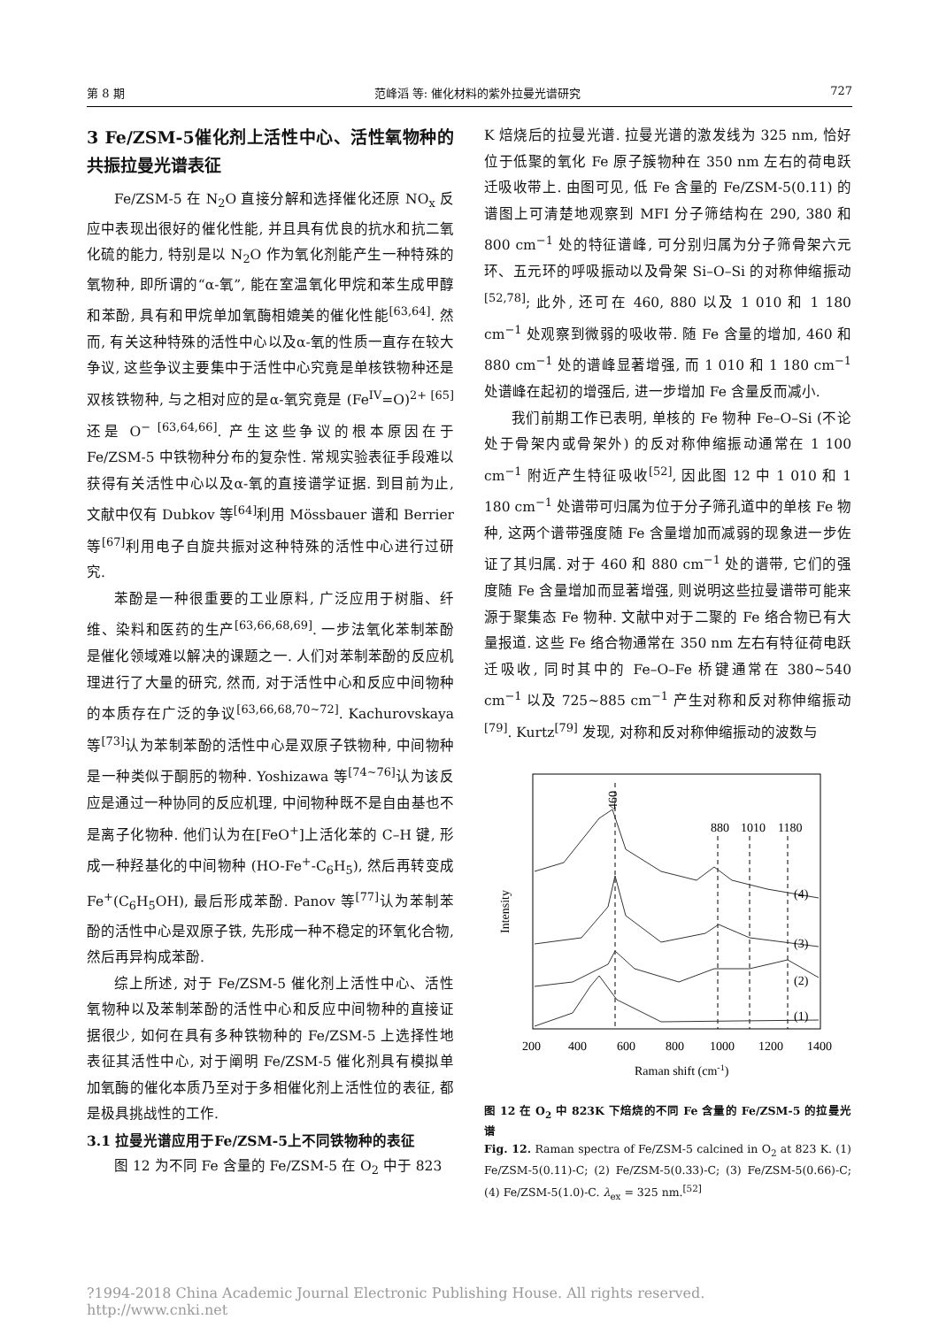第 8 期 范峰滔 等: 催化材料的紫外拉曼光谱研究 727
3 Fe/ZSM-5催化剂上活性中心、活性氧物种的共振拉曼光谱表征
Fe/ZSM-5 在 N<sub>2</sub>O 直接分解和选择催化还原 NO<sub>x</sub> 反应中表现出很好的催化性能, 并且具有优良的抗水和抗二氧化硫的能力, 特别是以 N<sub>2</sub>O 作为氧化剂能产生一种特殊的氧物种, 即所谓的“α-氧”, 能在室温氧化甲烷和苯生成甲醇和苯酚, 具有和甲烷单加氧酶相媲美的催化性能<sup>[63,64]</sup>. 然而, 有关这种特殊的活性中心以及α-氧的性质一直存在较大争议, 这些争议主要集中于活性中心究竟是单核铁物种还是双核铁物种, 与之相对应的是α-氧究竟是 (Fe<sup>IV</sup>=O)<sup>2+ [65]</sup>还是 O<sup>− [63,64,66]</sup>. 产生这些争议的根本原因在于 Fe/ZSM-5 中铁物种分布的复杂性. 常规实验表征手段难以获得有关活性中心以及α-氧的直接谱学证据. 到目前为止, 文献中仅有 Dubkov 等<sup>[64]</sup>利用 Mössbauer 谱和 Berrier 等<sup>[67]</sup>利用电子自旋共振对这种特殊的活性中心进行过研究.
苯酚是一种很重要的工业原料, 广泛应用于树脂、纤维、染料和医药的生产<sup>[63,66,68,69]</sup>. 一步法氧化苯制苯酚是催化领域难以解决的课题之一. 人们对苯制苯酚的反应机理进行了大量的研究, 然而, 对于活性中心和反应中间物种的本质存在广泛的争议<sup>[63,66,68,70~72]</sup>. Kachurovskaya 等<sup>[73]</sup>认为苯制苯酚的活性中心是双原子铁物种, 中间物种是一种类似于酮肟的物种. Yoshizawa 等<sup>[74~76]</sup>认为该反应是通过一种协同的反应机理, 中间物种既不是自由基也不是离子化物种. 他们认为在[FeO<sup>+</sup>]上活化苯的 C–H 键, 形成一种羟基化的中间物种 (HO-Fe<sup>+</sup>-C<sub>6</sub>H<sub>5</sub>), 然后再转变成 Fe<sup>+</sup>(C<sub>6</sub>H<sub>5</sub>OH), 最后形成苯酚. Panov 等<sup>[77]</sup>认为苯制苯酚的活性中心是双原子铁, 先形成一种不稳定的环氧化合物, 然后再异构成苯酚.
综上所述, 对于 Fe/ZSM-5 催化剂上活性中心、活性氧物种以及苯制苯酚的活性中心和反应中间物种的直接证据很少, 如何在具有多种铁物种的 Fe/ZSM-5 上选择性地表征其活性中心, 对于阐明 Fe/ZSM-5 催化剂具有模拟单加氧酶的催化本质乃至对于多相催化剂上活性位的表征, 都是极具挑战性的工作.
3.1 拉曼光谱应用于Fe/ZSM-5上不同铁物种的表征
图 12 为不同 Fe 含量的 Fe/ZSM-5 在 O<sub>2</sub> 中于 823
K 焙烧后的拉曼光谱. 拉曼光谱的激发线为 325 nm, 恰好位于低聚的氧化 Fe 原子簇物种在 350 nm 左右的荷电跃迁吸收带上. 由图可见, 低 Fe 含量的 Fe/ZSM-5(0.11) 的谱图上可清楚地观察到 MFI 分子筛结构在 290, 380 和 800 cm<sup>−1</sup> 处的特征谱峰, 可分别归属为分子筛骨架六元环、五元环的呼吸振动以及骨架 Si–O–Si 的对称伸缩振动<sup>[52,78]</sup>; 此外, 还可在 460, 880 以及 1 010 和 1 180 cm<sup>−1</sup> 处观察到微弱的吸收带. 随 Fe 含量的增加, 460 和 880 cm<sup>−1</sup> 处的谱峰显著增强, 而 1 010 和 1 180 cm<sup>−1</sup> 处谱峰在起初的增强后, 进一步增加 Fe 含量反而减小.
我们前期工作已表明, 单核的 Fe 物种 Fe–O–Si (不论处于骨架内或骨架外) 的反对称伸缩振动通常在 1 100 cm<sup>−1</sup> 附近产生特征吸收<sup>[52]</sup>, 因此图 12 中 1 010 和 1 180 cm<sup>−1</sup> 处谱带可归属为位于分子筛孔道中的单核 Fe 物种, 这两个谱带强度随 Fe 含量增加而减弱的现象进一步佐证了其归属. 对于 460 和 880 cm<sup>−1</sup> 处的谱带, 它们的强度随 Fe 含量增加而显著增强, 则说明这些拉曼谱带可能来源于聚集态 Fe 物种. 文献中对于二聚的 Fe 络合物已有大量报道. 这些 Fe 络合物通常在 350 nm 左右有特征荷电跃迁吸收, 同时其中的 Fe–O–Fe 桥键通常在 380~540 cm<sup>−1</sup> 以及 725~885 cm<sup>−1</sup> 产生对称和反对称伸缩振动<sup>[79]</sup>. Kurtz<sup>[79]</sup> 发现, 对称和反对称伸缩振动的波数与
(4)
(3)
(2)
(1)
460
880
1010
1180
Intensity
200
400
600
800
1000
1200
1400
Raman shift (cm-1)
图 12 在 O<sub>2</sub> 中 823K 下焙烧的不同 Fe 含量的 Fe/ZSM-5 的拉曼光谱
Fig. 12. Raman spectra of Fe/ZSM-5 calcined in O<sub>2</sub> at 823 K. (1) Fe/ZSM-5(0.11)-C; (2) Fe/ZSM-5(0.33)-C; (3) Fe/ZSM-5(0.66)-C; (4) Fe/ZSM-5(1.0)-C. λ<sub>ex</sub> = 325 nm.<sup>[52]</sup>
?1994-2018 China Academic Journal Electronic Publishing House. All rights reserved. http://www.cnki.net